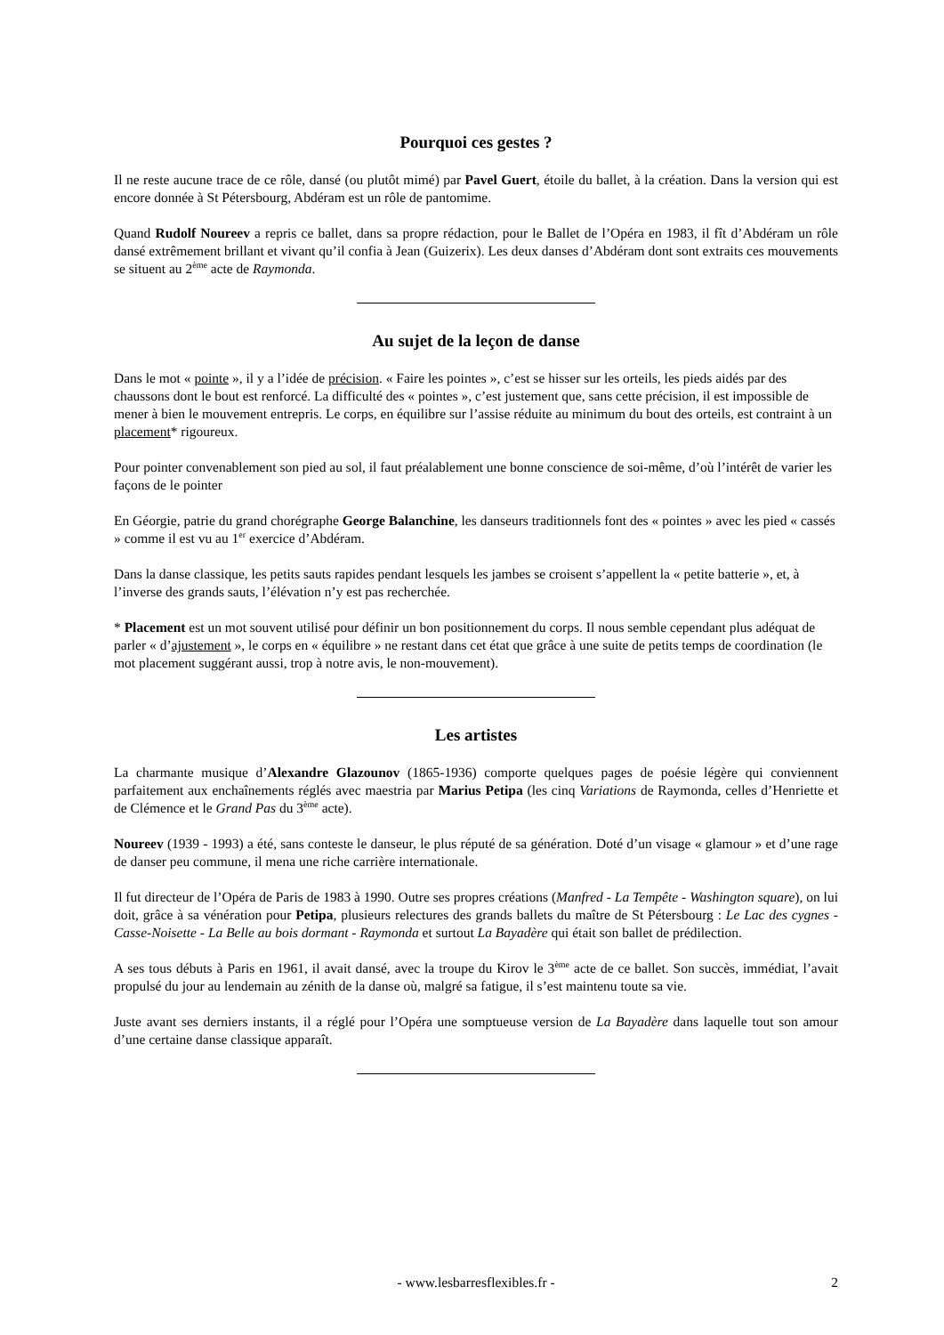Pourquoi ces gestes ?
Il ne reste aucune trace de ce rôle, dansé (ou plutôt mimé) par Pavel Guert, étoile du ballet, à la création. Dans la version qui est encore donnée à St Pétersbourg, Abdéram est un rôle de pantomime.
Quand Rudolf Noureev a repris ce ballet, dans sa propre rédaction, pour le Ballet de l’Opéra en 1983, il fît d’Abdéram un rôle dansé extrêmement brillant et vivant qu’il confia à Jean (Guizerix). Les deux danses d’Abdéram dont sont extraits ces mouvements se situent au 2<sup>ème</sup> acte de Raymonda.
Au sujet de la leçon de danse
Dans le mot « pointe », il y a l’idée de précision. « Faire les pointes », c’est se hisser sur les orteils, les pieds aidés par des chaussons dont le bout est renforcé. La difficulté des « pointes », c’est justement que, sans cette précision, il est impossible de mener à bien le mouvement entrepris. Le corps, en équilibre sur l’assise réduite au minimum du bout des orteils, est contraint à un placement* rigoureux.
Pour pointer convenablement son pied au sol, il faut préalablement une bonne conscience de soi-même, d’où l’intérêt de varier les façons de le pointer
En Géorgie, patrie du grand chorégraphe George Balanchine, les danseurs traditionnels font des « pointes » avec les pied « cassés » comme il est vu au 1<sup>er</sup> exercice d’Abdéram.
Dans la danse classique, les petits sauts rapides pendant lesquels les jambes se croisent s’appellent la « petite batterie », et, à l’inverse des grands sauts, l’élévation n’y est pas recherchée.
* Placement est un mot souvent utilisé pour définir un bon positionnement du corps. Il nous semble cependant plus adéquat de parler « d’ajustement », le corps en « équilibre » ne restant dans cet état que grâce à une suite de petits temps de coordination (le mot placement suggérant aussi, trop à notre avis, le non-mouvement).
Les artistes
La charmante musique d’Alexandre Glazounov (1865-1936) comporte quelques pages de poésie légère qui conviennent parfaitement aux enchaînements réglés avec maestria par Marius Petipa (les cinq Variations de Raymonda, celles d’Henriette et de Clémence et le Grand Pas du 3<sup>ème</sup> acte).
Noureev (1939 - 1993) a été, sans conteste le danseur, le plus réputé de sa génération. Doté d’un visage « glamour » et d’une rage de danser peu commune, il mena une riche carrière internationale.
Il fut directeur de l’Opéra de Paris de 1983 à 1990. Outre ses propres créations (Manfred - La Tempête - Washington square), on lui doit, grâce à sa vénération pour Petipa, plusieurs relectures des grands ballets du maître de St Pétersbourg : Le Lac des cygnes - Casse-Noisette - La Belle au bois dormant - Raymonda et surtout La Bayadère qui était son ballet de prédilection.
A ses tous débuts à Paris en 1961, il avait dansé, avec la troupe du Kirov le 3<sup>ème</sup> acte de ce ballet. Son succès, immédiat, l’avait propulsé du jour au lendemain au zénith de la danse où, malgré sa fatigue, il s’est maintenu toute sa vie.
Juste avant ses derniers instants, il a réglé pour l’Opéra une somptueuse version de La Bayadère dans laquelle tout son amour d’une certaine danse classique apparaît.
- www.lesbarresflexibles.fr - 2